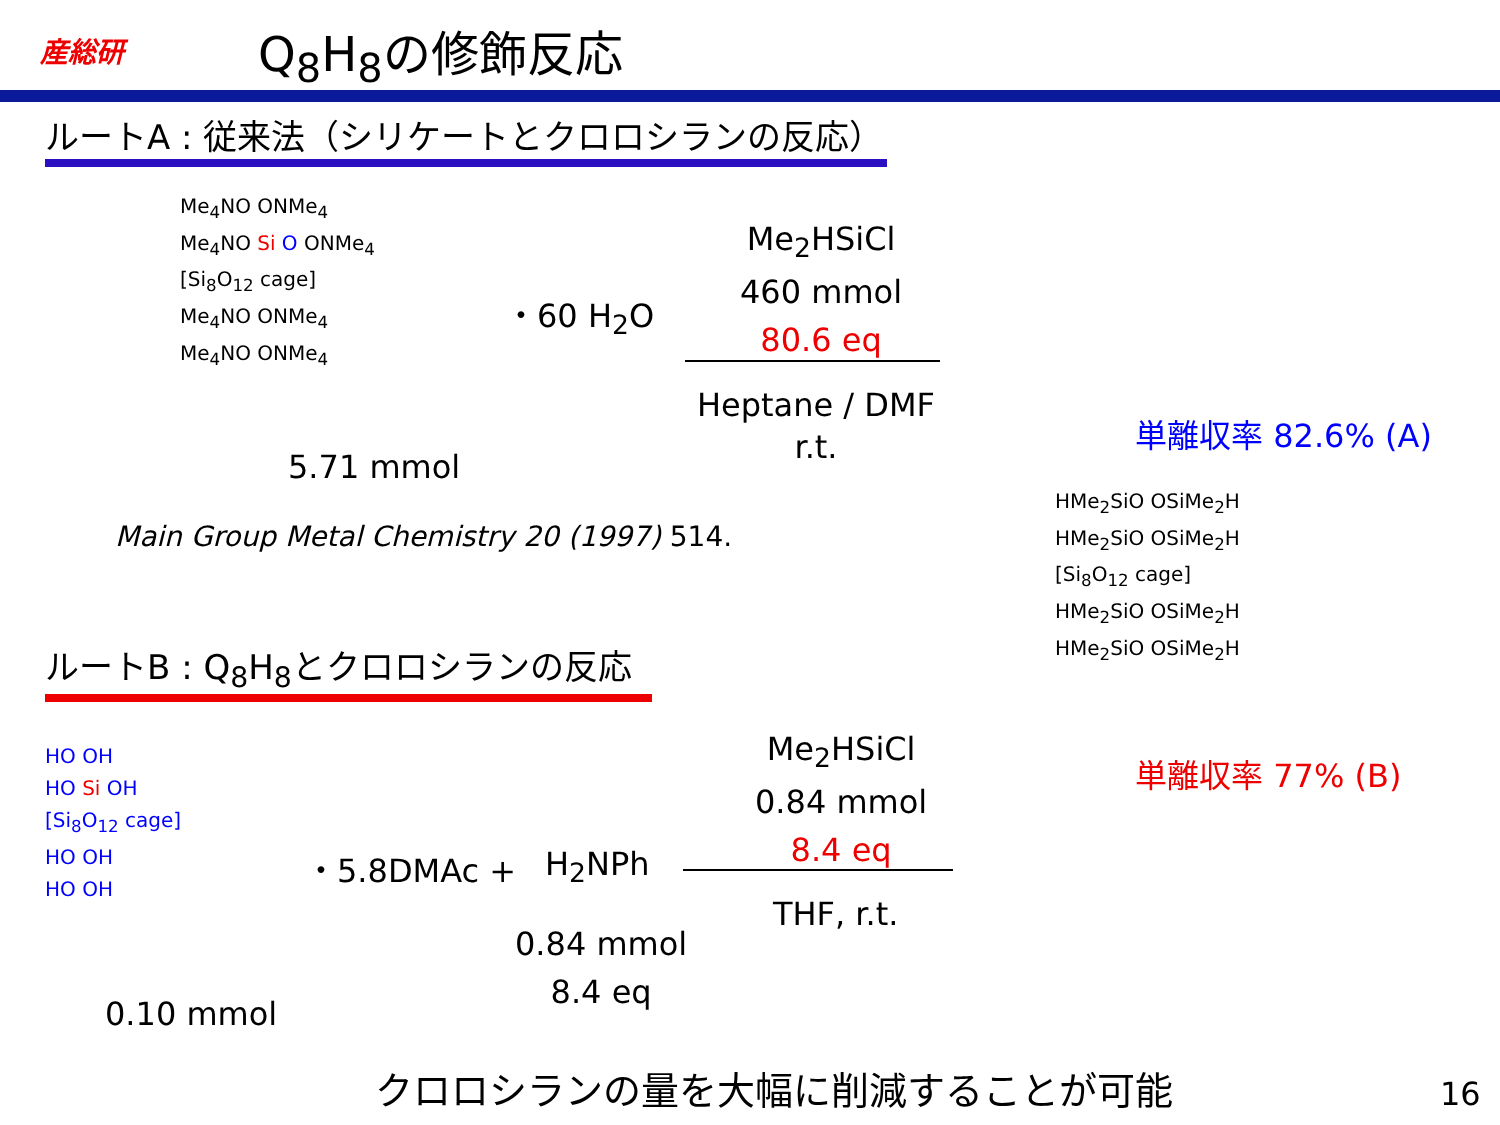産総研 Q<sub>8</sub>H<sub>8</sub>の修飾反応
ルートA : 従来法（シリケートとクロロシランの反応）
Me<sub>4</sub>NO ONMe<sub>4</sub>
Me<sub>4</sub>NO Si O ONMe<sub>4</sub>
[Si<sub>8</sub>O<sub>12</sub> cage]
Me<sub>4</sub>NO ONMe<sub>4</sub>
Me<sub>4</sub>NO ONMe<sub>4</sub>
・60 H<sub>2</sub>O
5.71 mmol
Main Group Metal Chemistry 20 (1997) 514.
Me<sub>2</sub>HSiCl
460 mmol
80.6 eq
Heptane / DMF
r.t.
単離収率 82.6% (A)
HMe<sub>2</sub>SiO OSiMe<sub>2</sub>H
HMe<sub>2</sub>SiO OSiMe<sub>2</sub>H
[Si<sub>8</sub>O<sub>12</sub> cage]
HMe<sub>2</sub>SiO OSiMe<sub>2</sub>H
HMe<sub>2</sub>SiO OSiMe<sub>2</sub>H
単離収率 77% (B)
ルートB : Q<sub>8</sub>H<sub>8</sub>とクロロシランの反応
HO OH
HO Si OH
[Si<sub>8</sub>O<sub>12</sub> cage]
HO OH
HO OH
・5.8DMAc + H<sub>2</sub>NPh
0.10 mmol
0.84 mmol
8.4 eq
Me<sub>2</sub>HSiCl
0.84 mmol
8.4 eq
THF, r.t.
クロロシランの量を大幅に削減することが可能 16